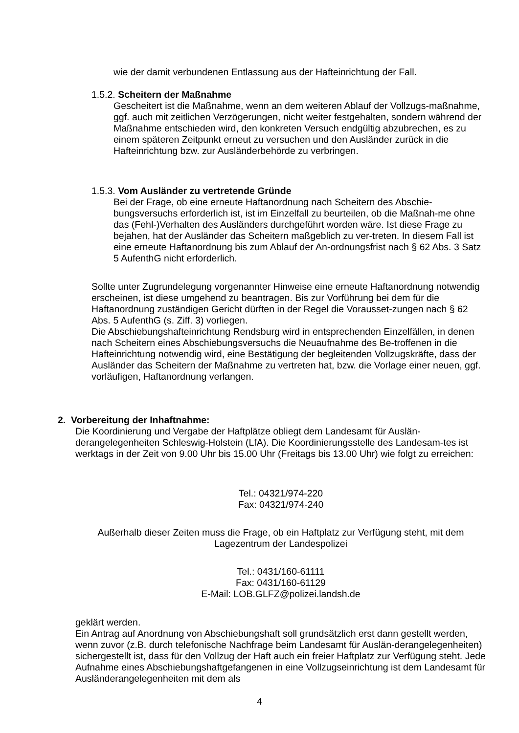wie der damit verbundenen Entlassung aus der Hafteinrichtung der Fall.
1.5.2. Scheitern der Maßnahme
Gescheitert ist die Maßnahme, wenn an dem weiteren Ablauf der Vollzugs-maßnahme, ggf. auch mit zeitlichen Verzögerungen, nicht weiter festgehalten, sondern während der Maßnahme entschieden wird, den konkreten Versuch endgültig abzubrechen, es zu einem späteren Zeitpunkt erneut zu versuchen und den Ausländer zurück in die Hafteinrichtung bzw. zur Ausländerbehörde zu verbringen.
1.5.3. Vom Ausländer zu vertretende Gründe
Bei der Frage, ob eine erneute Haftanordnung nach Scheitern des Abschie-bungsversuchs erforderlich ist, ist im Einzelfall zu beurteilen, ob die Maßnah-me ohne das (Fehl-)Verhalten des Ausländers durchgeführt worden wäre. Ist diese Frage zu bejahen, hat der Ausländer das Scheitern maßgeblich zu ver-treten. In diesem Fall ist eine erneute Haftanordnung bis zum Ablauf der An-ordnungsfrist nach § 62 Abs. 3 Satz 5 AufenthG nicht erforderlich.
Sollte unter Zugrundelegung vorgenannter Hinweise eine erneute Haftanordnung notwendig erscheinen, ist diese umgehend zu beantragen. Bis zur Vorführung bei dem für die Haftanordnung zuständigen Gericht dürften in der Regel die Vorausset-zungen nach § 62 Abs. 5 AufenthG (s. Ziff. 3) vorliegen.
Die Abschiebungshafteinrichtung Rendsburg wird in entsprechenden Einzelfällen, in denen nach Scheitern eines Abschiebungsversuchs die Neuaufnahme des Be-troffenen in die Hafteinrichtung notwendig wird, eine Bestätigung der begleitenden Vollzugskräfte, dass der Ausländer das Scheitern der Maßnahme zu vertreten hat, bzw. die Vorlage einer neuen, ggf. vorläufigen, Haftanordnung verlangen.
2. Vorbereitung der Inhaftnahme:
Die Koordinierung und Vergabe der Haftplätze obliegt dem Landesamt für Auslän-derangelegenheiten Schleswig-Holstein (LfA). Die Koordinierungsstelle des Landesam-tes ist werktags in der Zeit von 9.00 Uhr bis 15.00 Uhr (Freitags bis 13.00 Uhr) wie folgt zu erreichen:
Tel.: 04321/974-220
Fax: 04321/974-240
Außerhalb dieser Zeiten muss die Frage, ob ein Haftplatz zur Verfügung steht, mit dem Lagezentrum der Landespolizei
Tel.: 0431/160-61111
Fax: 0431/160-61129
E-Mail: LOB.GLFZ@polizei.landsh.de
geklärt werden.
Ein Antrag auf Anordnung von Abschiebungshaft soll grundsätzlich erst dann gestellt werden, wenn zuvor (z.B. durch telefonische Nachfrage beim Landesamt für Auslän-derangelegenheiten) sichergestellt ist, dass für den Vollzug der Haft auch ein freier Haftplatz zur Verfügung steht. Jede Aufnahme eines Abschiebungshaftgefangenen in eine Vollzugseinrichtung ist dem Landesamt für Ausländerangelegenheiten mit dem als
4